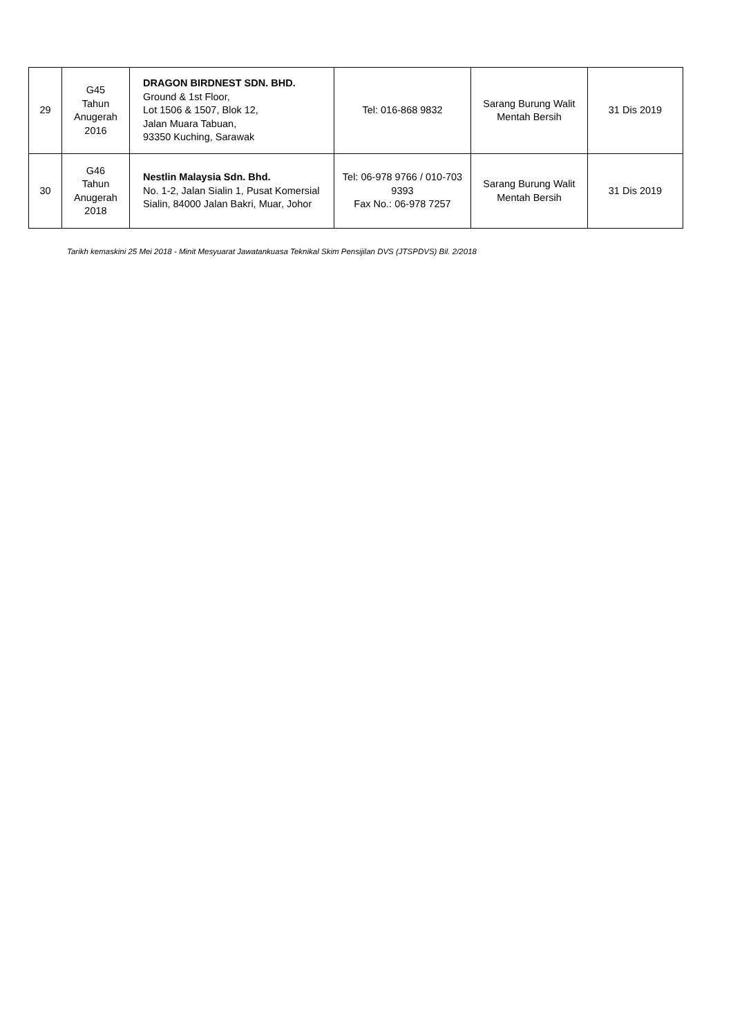| 29 | G45 Tahun Anugerah 2016 | DRAGON BIRDNEST SDN. BHD. Ground & 1st Floor, Lot 1506 & 1507, Blok 12, Jalan Muara Tabuan, 93350 Kuching, Sarawak | Tel: 016-868 9832 | Sarang Burung Walit Mentah Bersih | 31 Dis 2019 |
| 30 | G46 Tahun Anugerah 2018 | Nestlin Malaysia Sdn. Bhd. No. 1-2, Jalan Sialin 1, Pusat Komersial Sialin, 84000 Jalan Bakri, Muar, Johor | Tel: 06-978 9766 / 010-703 9393 Fax No.: 06-978 7257 | Sarang Burung Walit Mentah Bersih | 31 Dis 2019 |
Tarikh kemaskini 25 Mei 2018 - Minit Mesyuarat Jawatankuasa Teknikal Skim Pensijilan DVS (JTSPDVS) Bil. 2/2018